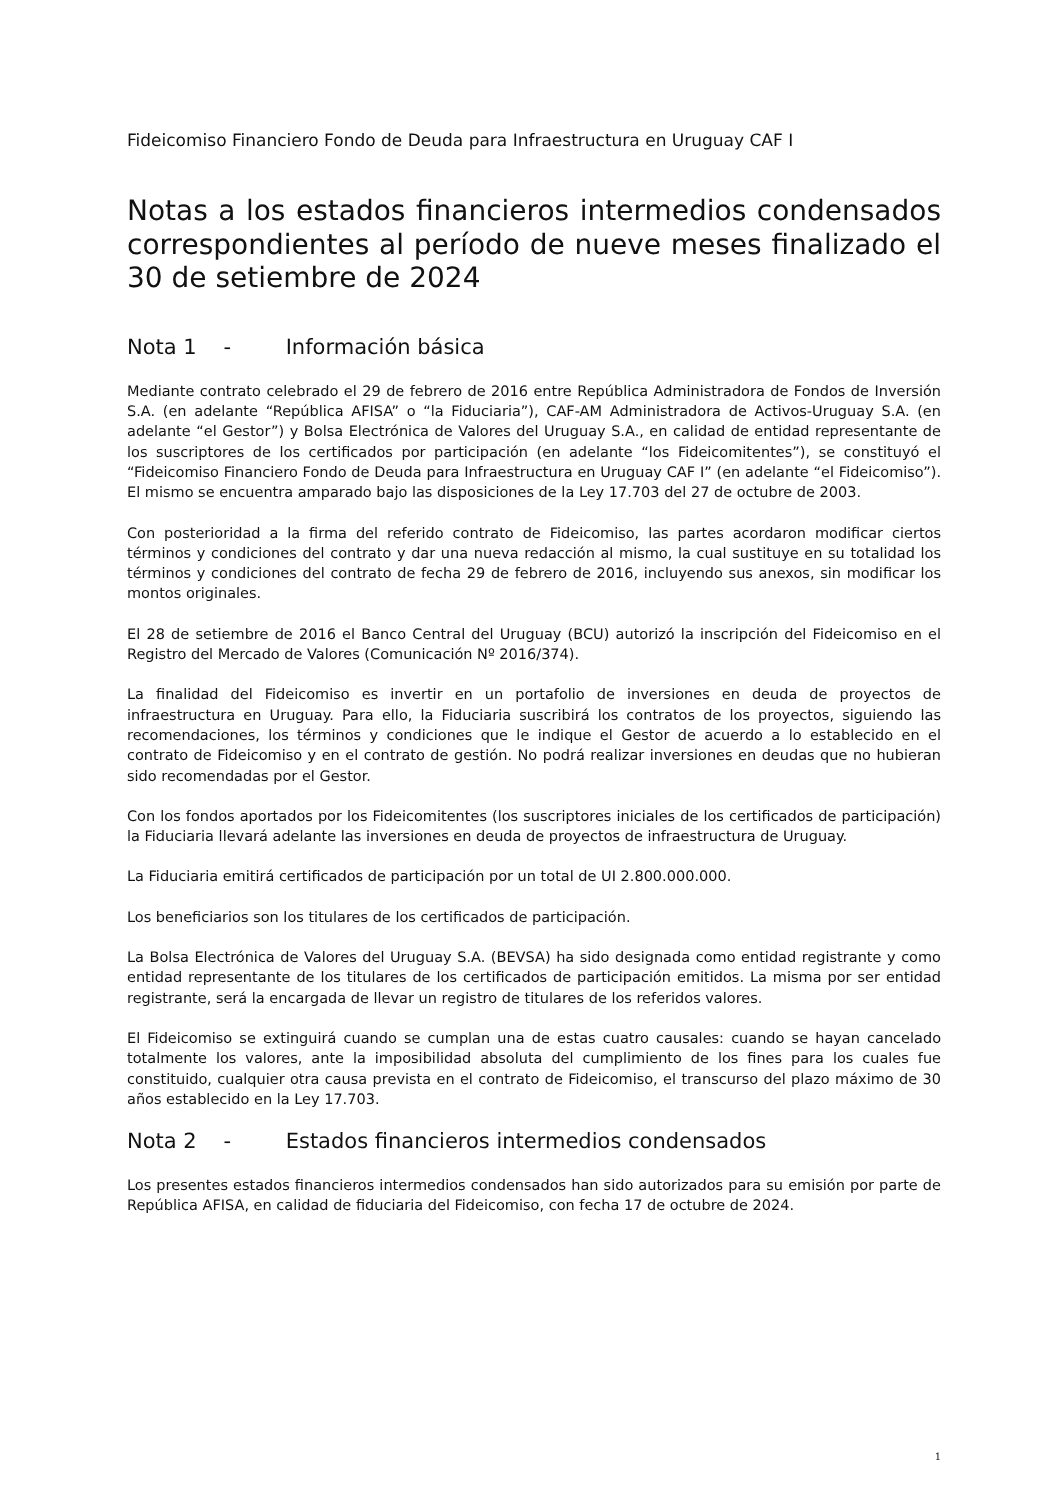Fideicomiso Financiero Fondo de Deuda para Infraestructura en Uruguay CAF I
Notas a los estados financieros intermedios condensados correspondientes al período de nueve meses finalizado el 30 de setiembre de 2024
Nota 1 - Información básica
Mediante contrato celebrado el 29 de febrero de 2016 entre República Administradora de Fondos de Inversión S.A. (en adelante “República AFISA” o “la Fiduciaria”), CAF-AM Administradora de Activos-Uruguay S.A. (en adelante “el Gestor”) y Bolsa Electrónica de Valores del Uruguay S.A., en calidad de entidad representante de los suscriptores de los certificados por participación (en adelante “los Fideicomitentes”), se constituyó el “Fideicomiso Financiero Fondo de Deuda para Infraestructura en Uruguay CAF I” (en adelante “el Fideicomiso”). El mismo se encuentra amparado bajo las disposiciones de la Ley 17.703 del 27 de octubre de 2003.
Con posterioridad a la firma del referido contrato de Fideicomiso, las partes acordaron modificar ciertos términos y condiciones del contrato y dar una nueva redacción al mismo, la cual sustituye en su totalidad los términos y condiciones del contrato de fecha 29 de febrero de 2016, incluyendo sus anexos, sin modificar los montos originales.
El 28 de setiembre de 2016 el Banco Central del Uruguay (BCU) autorizó la inscripción del Fideicomiso en el Registro del Mercado de Valores (Comunicación Nº 2016/374).
La finalidad del Fideicomiso es invertir en un portafolio de inversiones en deuda de proyectos de infraestructura en Uruguay. Para ello, la Fiduciaria suscribirá los contratos de los proyectos, siguiendo las recomendaciones, los términos y condiciones que le indique el Gestor de acuerdo a lo establecido en el contrato de Fideicomiso y en el contrato de gestión. No podrá realizar inversiones en deudas que no hubieran sido recomendadas por el Gestor.
Con los fondos aportados por los Fideicomitentes (los suscriptores iniciales de los certificados de participación) la Fiduciaria llevará adelante las inversiones en deuda de proyectos de infraestructura de Uruguay.
La Fiduciaria emitirá certificados de participación por un total de UI 2.800.000.000.
Los beneficiarios son los titulares de los certificados de participación.
La Bolsa Electrónica de Valores del Uruguay S.A. (BEVSA) ha sido designada como entidad registrante y como entidad representante de los titulares de los certificados de participación emitidos. La misma por ser entidad registrante, será la encargada de llevar un registro de titulares de los referidos valores.
El Fideicomiso se extinguirá cuando se cumplan una de estas cuatro causales: cuando se hayan cancelado totalmente los valores, ante la imposibilidad absoluta del cumplimiento de los fines para los cuales fue constituido, cualquier otra causa prevista en el contrato de Fideicomiso, el transcurso del plazo máximo de 30 años establecido en la Ley 17.703.
Nota 2 - Estados financieros intermedios condensados
Los presentes estados financieros intermedios condensados han sido autorizados para su emisión por parte de República AFISA, en calidad de fiduciaria del Fideicomiso, con fecha 17 de octubre de 2024.
1